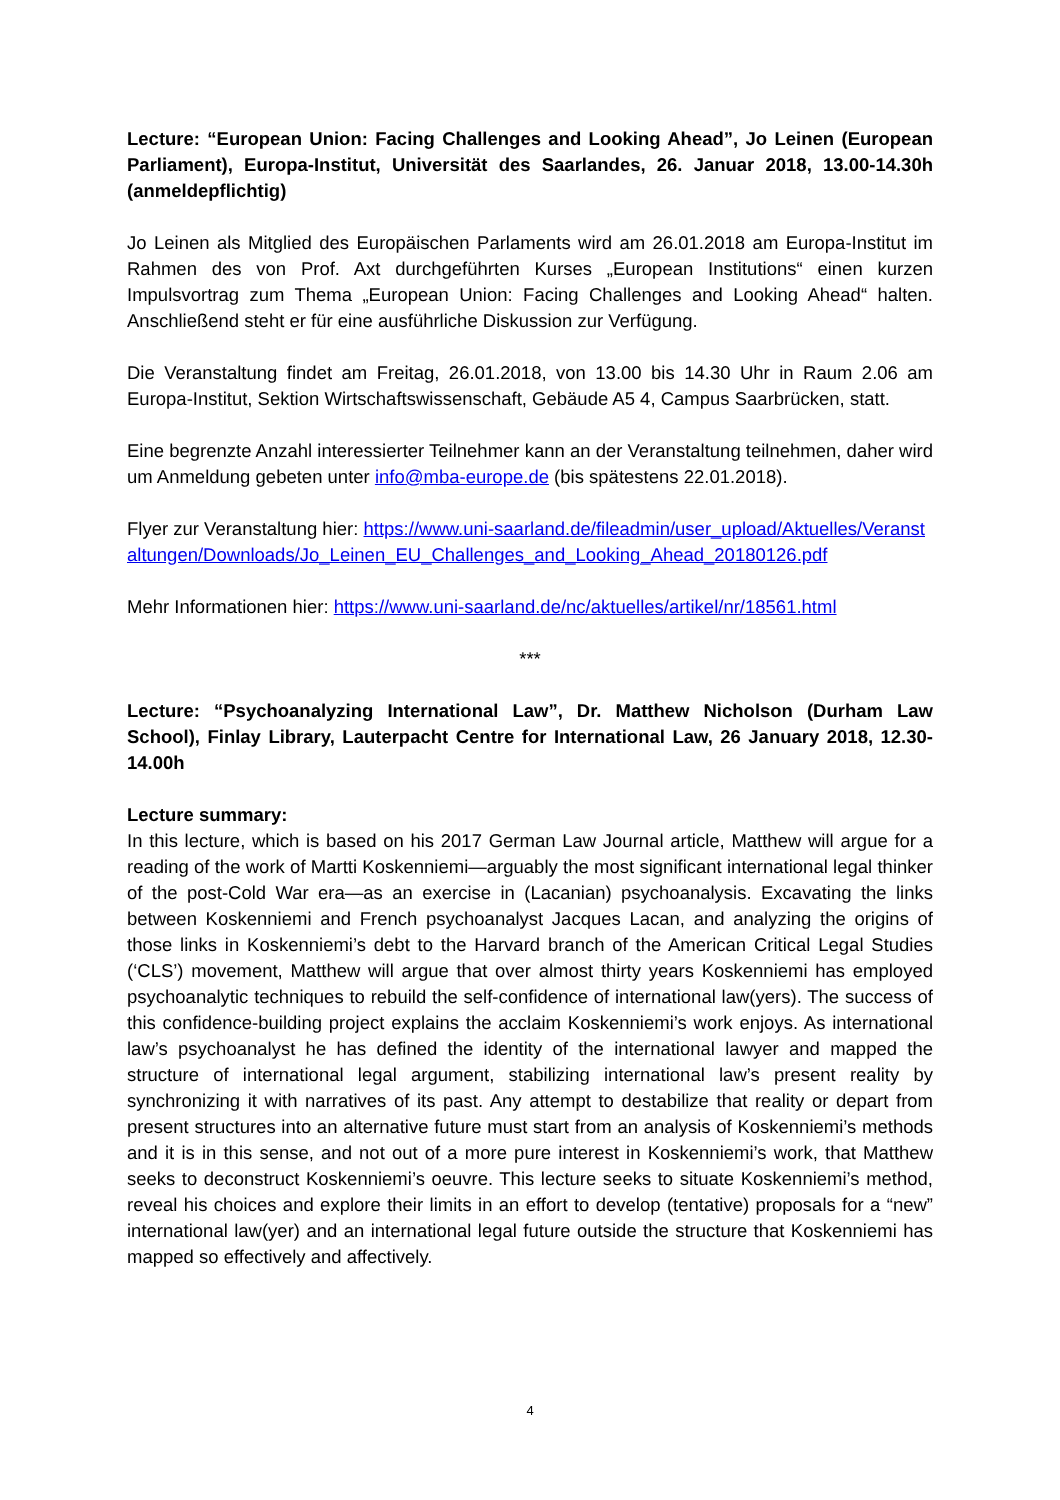Lecture: “European Union: Facing Challenges and Looking Ahead”, Jo Leinen (European Parliament), Europa-Institut, Universität des Saarlandes, 26. Januar 2018, 13.00-14.30h (anmeldepflichtig)
Jo Leinen als Mitglied des Europäischen Parlaments wird am 26.01.2018 am Europa-Institut im Rahmen des von Prof. Axt durchgeführten Kurses „European Institutions“ einen kurzen Impulsvortrag zum Thema „European Union: Facing Challenges and Looking Ahead“ halten. Anschließend steht er für eine ausführliche Diskussion zur Verfügung.
Die Veranstaltung findet am Freitag, 26.01.2018, von 13.00 bis 14.30 Uhr in Raum 2.06 am Europa-Institut, Sektion Wirtschaftswissenschaft, Gebäude A5 4, Campus Saarbrücken, statt.
Eine begrenzte Anzahl interessierter Teilnehmer kann an der Veranstaltung teilnehmen, daher wird um Anmeldung gebeten unter info@mba-europe.de (bis spätestens 22.01.2018).
Flyer zur Veranstaltung hier: https://www.uni-saarland.de/fileadmin/user_upload/Aktuelles/Veranstaltungen/Downloads/Jo_Leinen_EU_Challenges_and_Looking_Ahead_20180126.pdf
Mehr Informationen hier: https://www.uni-saarland.de/nc/aktuelles/artikel/nr/18561.html
***
Lecture: “Psychoanalyzing International Law”, Dr. Matthew Nicholson (Durham Law School), Finlay Library, Lauterpacht Centre for International Law, 26 January 2018, 12.30-14.00h
Lecture summary:
In this lecture, which is based on his 2017 German Law Journal article, Matthew will argue for a reading of the work of Martti Koskenniemi—arguably the most significant international legal thinker of the post-Cold War era—as an exercise in (Lacanian) psychoanalysis. Excavating the links between Koskenniemi and French psychoanalyst Jacques Lacan, and analyzing the origins of those links in Koskenniemi’s debt to the Harvard branch of the American Critical Legal Studies (‘CLS’) movement, Matthew will argue that over almost thirty years Koskenniemi has employed psychoanalytic techniques to rebuild the self-confidence of international law(yers). The success of this confidence-building project explains the acclaim Koskenniemi’s work enjoys. As international law’s psychoanalyst he has defined the identity of the international lawyer and mapped the structure of international legal argument, stabilizing international law’s present reality by synchronizing it with narratives of its past. Any attempt to destabilize that reality or depart from present structures into an alternative future must start from an analysis of Koskenniemi’s methods and it is in this sense, and not out of a more pure interest in Koskenniemi’s work, that Matthew seeks to deconstruct Koskenniemi’s oeuvre. This lecture seeks to situate Koskenniemi’s method, reveal his choices and explore their limits in an effort to develop (tentative) proposals for a “new” international law(yer) and an international legal future outside the structure that Koskenniemi has mapped so effectively and affectively.
4